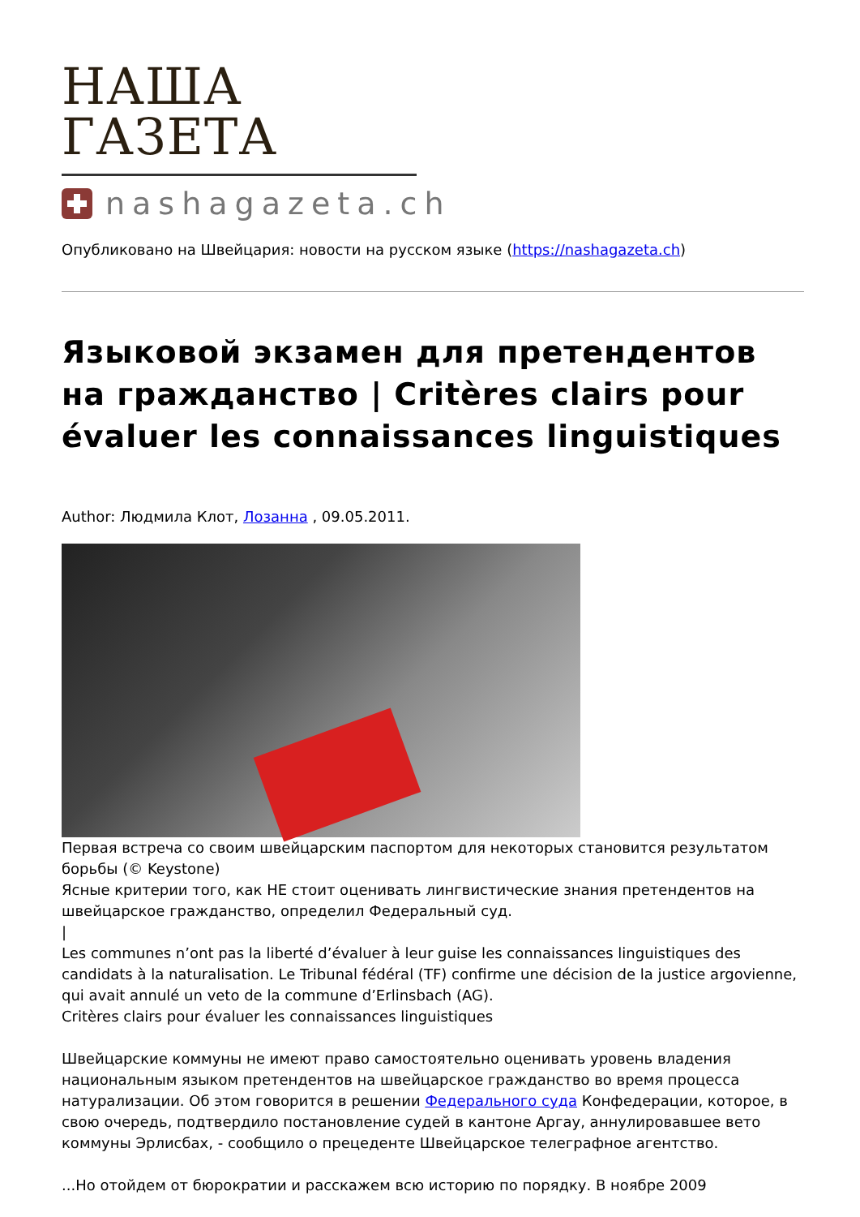НАША ГАЗЕТА
nashagazeta.ch
Опубликовано на Швейцария: новости на русском языке (https://nashagazeta.ch)
Языковой экзамен для претендентов на гражданство | Critères clairs pour évaluer les connaissances linguistiques
Author: Людмила Клот, Лозанна , 09.05.2011.
Первая встреча со своим швейцарским паспортом для некоторых становится результатом борьбы (© Keystone)
Ясные критерии того, как НЕ стоит оценивать лингвистические знания претендентов на швейцарское гражданство, определил Федеральный суд.
|
Les communes n’ont pas la liberté d’évaluer à leur guise les connaissances linguistiques des candidats à la naturalisation. Le Tribunal fédéral (TF) confirme une décision de la justice argovienne, qui avait annulé un veto de la commune d’Erlinsbach (AG).
Critères clairs pour évaluer les connaissances linguistiques
Швейцарские коммуны не имеют право самостоятельно оценивать уровень владения национальным языком претендентов на швейцарское гражданство во время процесса натурализации. Об этом говорится в решении Федерального суда Конфедерации, которое, в свою очередь, подтвердило постановление судей в кантоне Аргау, аннулировавшее вето коммуны Эрлисбах, - сообщило о прецеденте Швейцарское телеграфное агентство.
...Но отойдем от бюрократии и расскажем всю историю по порядку. В ноябре 2009